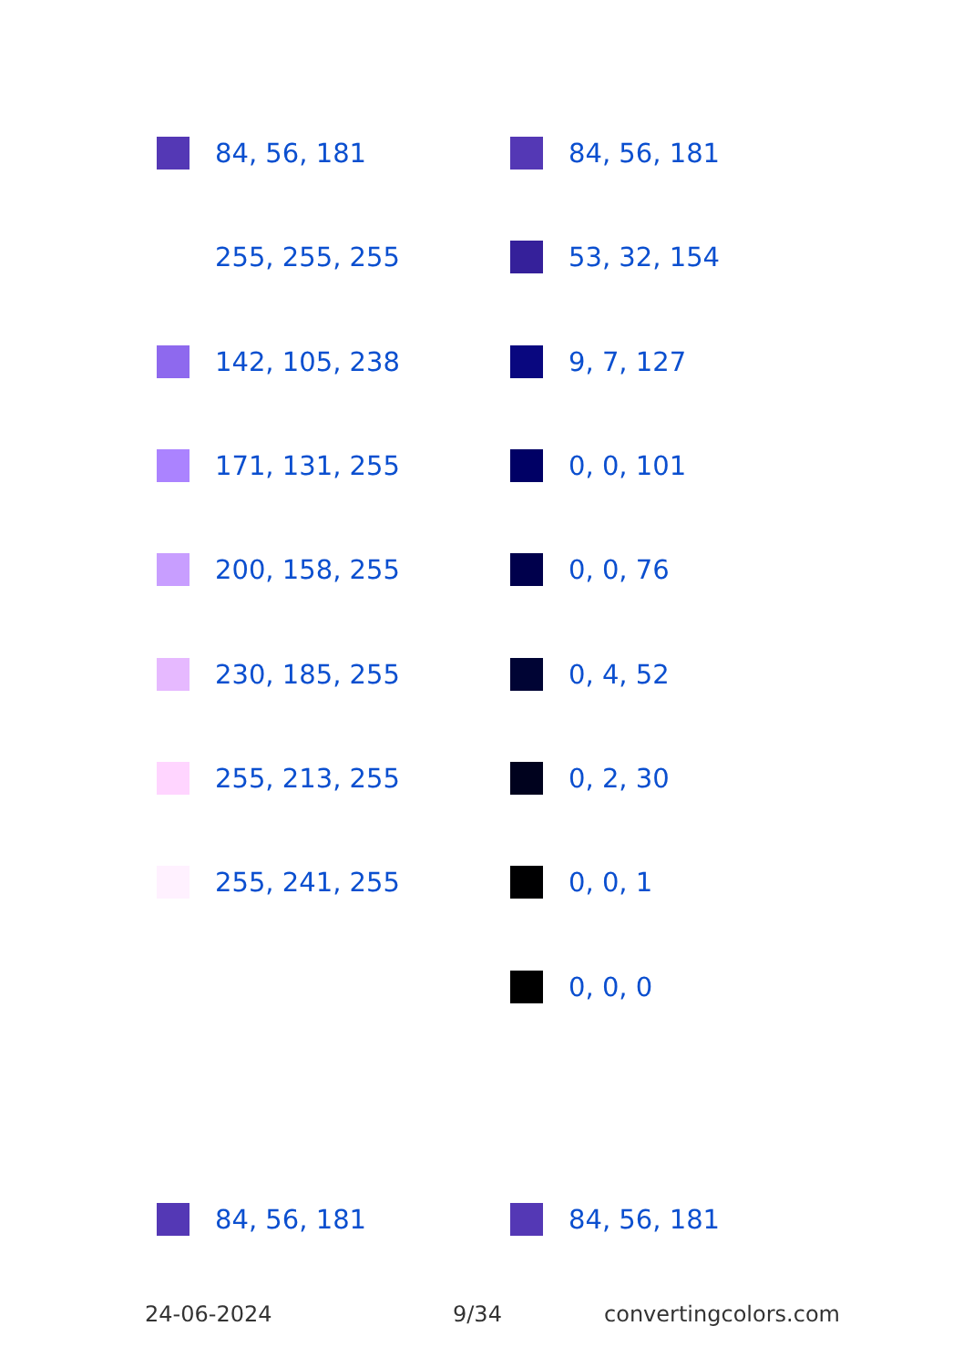84, 56, 181 84, 56, 181
255, 255, 255 53, 32, 154
142, 105, 238 9, 7, 127
171, 131, 255 0, 0, 101
200, 158, 255 0, 0, 76
230, 185, 255 0, 4, 52
255, 213, 255 0, 2, 30
255, 241, 255 0, 0, 1
0, 0, 0
84, 56, 181 84, 56, 181
24-06-2024 9/34 convertingcolors.com